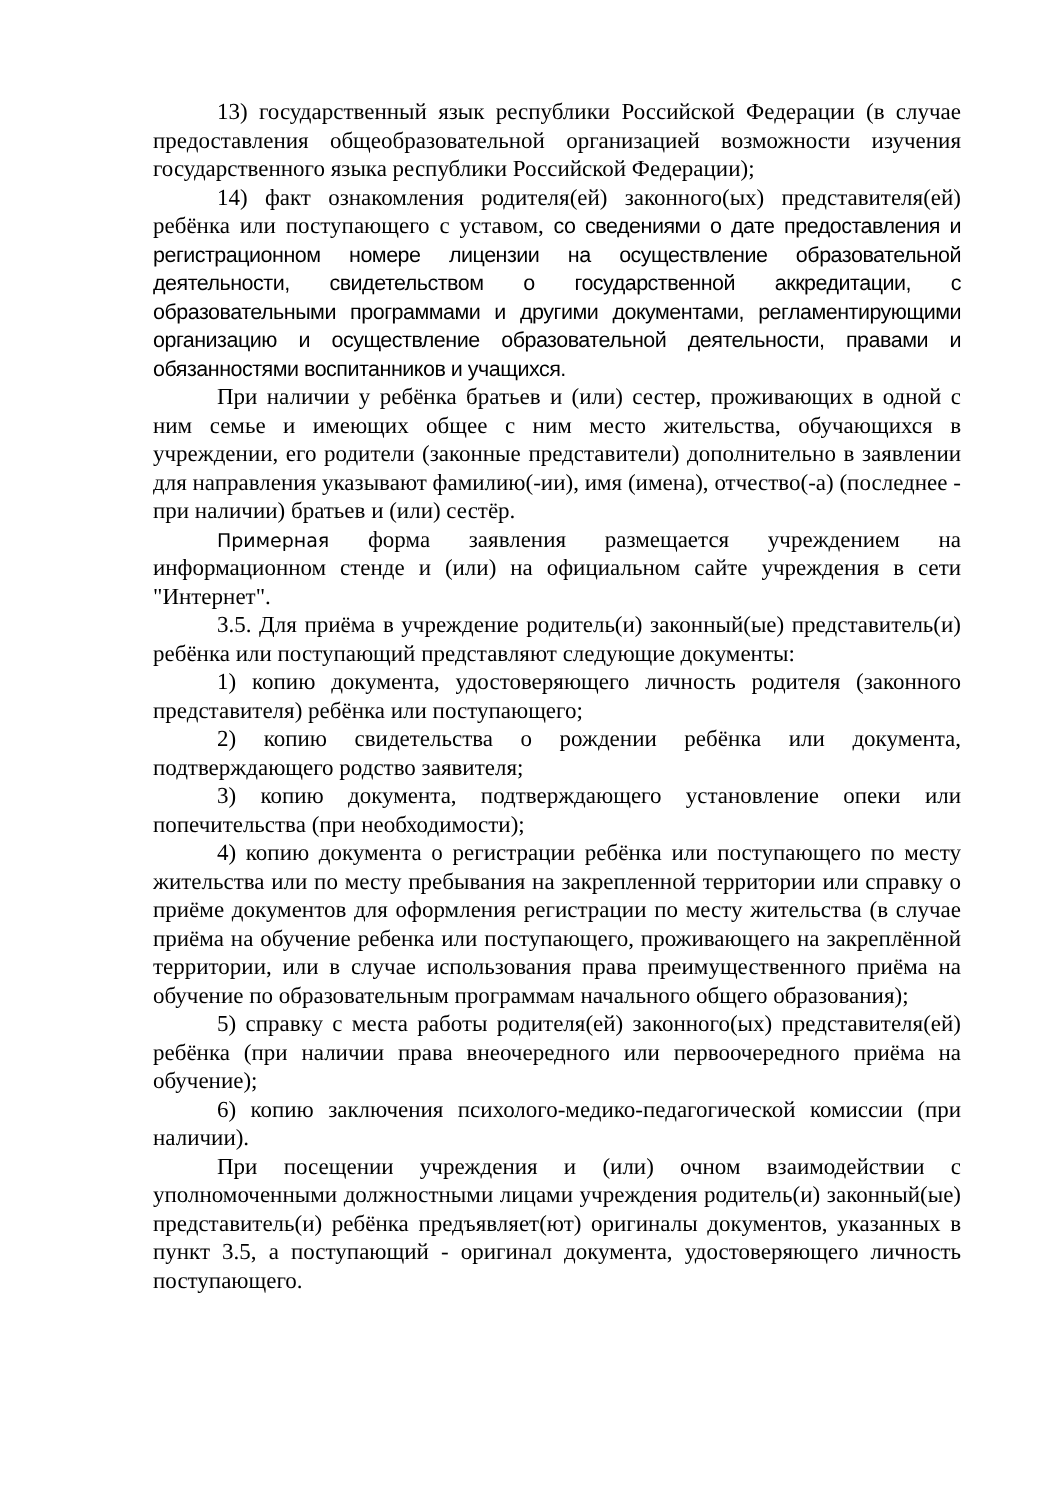13) государственный язык республики Российской Федерации (в случае предоставления общеобразовательной организацией возможности изучения государственного языка республики Российской Федерации);
14) факт ознакомления родителя(ей) законного(ых) представителя(ей) ребёнка или поступающего с уставом, со сведениями о дате предоставления и регистрационном номере лицензии на осуществление образовательной деятельности, свидетельством о государственной аккредитации, с образовательными программами и другими документами, регламентирующими организацию и осуществление образовательной деятельности, правами и обязанностями воспитанников и учащихся.
При наличии у ребёнка братьев и (или) сестер, проживающих в одной с ним семье и имеющих общее с ним место жительства, обучающихся в учреждении, его родители (законные представители) дополнительно в заявлении для направления указывают фамилию(-ии), имя (имена), отчество(-а) (последнее - при наличии) братьев и (или) сестёр.
Примерная форма заявления размещается учреждением на информационном стенде и (или) на официальном сайте учреждения в сети "Интернет".
3.5. Для приёма в учреждение родитель(и) законный(ые) представитель(и) ребёнка или поступающий представляют следующие документы:
1) копию документа, удостоверяющего личность родителя (законного представителя) ребёнка или поступающего;
2) копию свидетельства о рождении ребёнка или документа, подтверждающего родство заявителя;
3) копию документа, подтверждающего установление опеки или попечительства (при необходимости);
4) копию документа о регистрации ребёнка или поступающего по месту жительства или по месту пребывания на закрепленной территории или справку о приёме документов для оформления регистрации по месту жительства (в случае приёма на обучение ребенка или поступающего, проживающего на закреплённой территории, или в случае использования права преимущественного приёма на обучение по образовательным программам начального общего образования);
5) справку с места работы родителя(ей) законного(ых) представителя(ей) ребёнка (при наличии права внеочередного или первоочередного приёма на обучение);
6) копию заключения психолого-медико-педагогической комиссии (при наличии).
При посещении учреждения и (или) очном взаимодействии с уполномоченными должностными лицами учреждения родитель(и) законный(ые) представитель(и) ребёнка предъявляет(ют) оригиналы документов, указанных в пункт 3.5, а поступающий - оригинал документа, удостоверяющего личность поступающего.